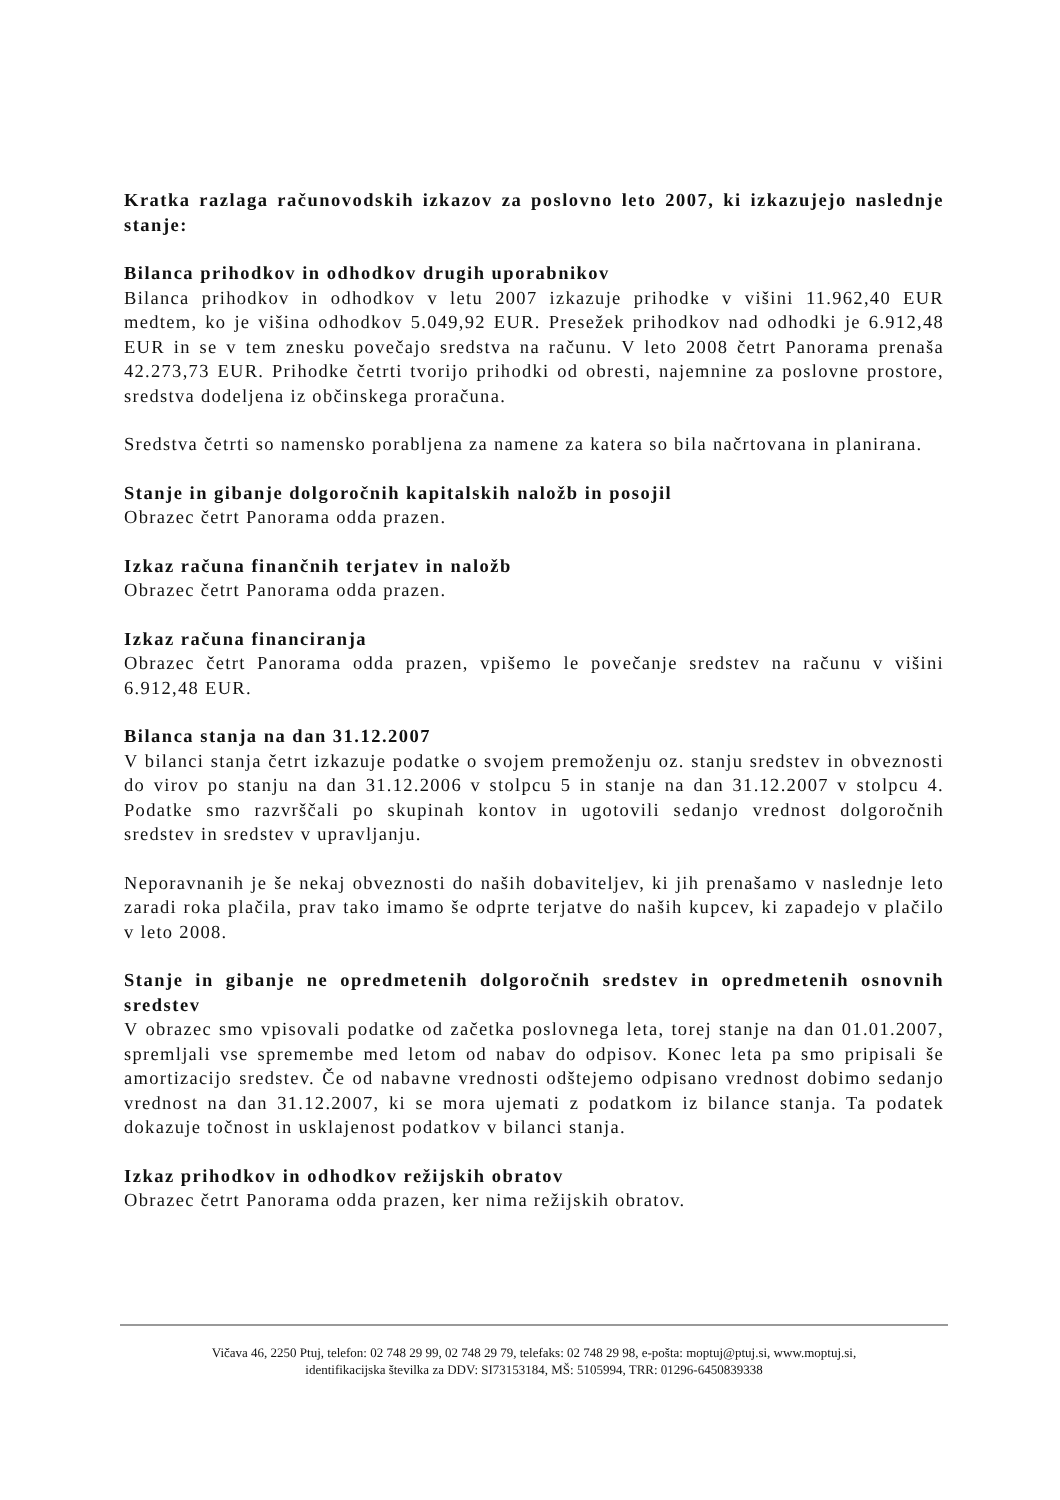Kratka razlaga računovodskih izkazov za poslovno leto 2007, ki izkazujejo naslednje stanje:
Bilanca prihodkov in odhodkov drugih uporabnikov
Bilanca prihodkov in odhodkov v letu 2007 izkazuje prihodke v višini 11.962,40 EUR medtem, ko je višina odhodkov 5.049,92 EUR. Presežek prihodkov nad odhodki je 6.912,48 EUR in se v tem znesku povečajo sredstva na računu. V leto 2008 četrt Panorama prenaša 42.273,73 EUR. Prihodke četrti tvorijo prihodki od obresti, najemnine za poslovne prostore, sredstva dodeljena iz občinskega proračuna.
Sredstva četrti so namensko porabljena za namene za katera so bila načrtovana in planirana.
Stanje in gibanje dolgoročnih kapitalskih naložb in posojil
Obrazec četrt Panorama odda prazen.
Izkaz računa finančnih terjatev in naložb
Obrazec četrt Panorama odda prazen.
Izkaz računa financiranja
Obrazec četrt Panorama odda prazen, vpišemo le povečanje sredstev na računu v višini 6.912,48 EUR.
Bilanca stanja na dan 31.12.2007
V bilanci stanja četrt izkazuje podatke o svojem premoženju oz. stanju sredstev in obveznosti do virov po stanju na dan 31.12.2006 v stolpcu 5 in stanje na dan 31.12.2007 v stolpcu 4. Podatke smo razvrščali po skupinah kontov in ugotovili sedanjo vrednost dolgoročnih sredstev in sredstev v upravljanju.
Neporavnanih je še nekaj obveznosti do naših dobaviteljev, ki jih prenašamo v naslednje leto zaradi roka plačila, prav tako imamo še odprte terjatve do naših kupcev, ki zapadejo v plačilo v leto 2008.
Stanje in gibanje ne opredmetenih dolgoročnih sredstev in opredmetenih osnovnih sredstev
V obrazec smo vpisovali podatke od začetka poslovnega leta, torej stanje na dan 01.01.2007, spremljali vse spremembe med letom od nabav do odpisov. Konec leta pa smo pripisali še amortizacijo sredstev. Če od nabavne vrednosti odštejemo odpisano vrednost dobimo sedanjo vrednost na dan 31.12.2007, ki se mora ujemati z podatkom iz bilance stanja. Ta podatek dokazuje točnost in usklajenost podatkov v bilanci stanja.
Izkaz prihodkov in odhodkov režijskih obratov
Obrazec četrt Panorama odda prazen, ker nima režijskih obratov.
Vičava 46, 2250 Ptuj, telefon: 02 748 29 99, 02 748 29 79, telefaks: 02 748 29 98, e-pošta: moptuj@ptuj.si, www.moptuj.si,
identifikacijska številka za DDV: SI73153184, MŠ: 5105994, TRR: 01296-6450839338